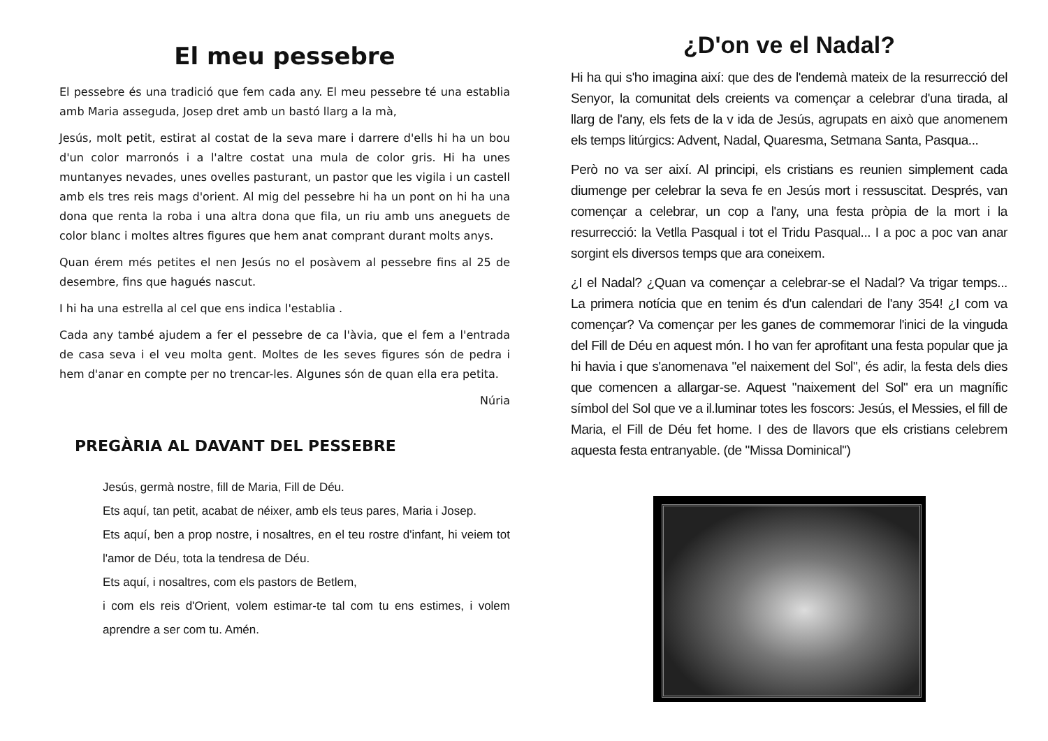El meu pessebre
El pessebre és una tradició que fem cada any. El meu pessebre té una establia amb Maria asseguda, Josep dret amb un bastó llarg a la mà,
Jesús, molt petit, estirat al costat de la seva mare i darrere d'ells hi ha un bou d'un color marronós i a l'altre costat una mula de color gris. Hi ha unes muntanyes nevades, unes ovelles pasturant, un pastor que les vigila i un castell amb els tres reis mags d'orient. Al mig del pessebre hi ha un pont on hi ha una dona que renta la roba i una altra dona que fila, un riu amb uns aneguets de color blanc i moltes altres figures que hem anat comprant durant molts anys.
Quan érem més petites el nen Jesús no el posàvem al pessebre fins al 25 de desembre, fins que hagués nascut.
I hi ha una estrella al cel que ens indica l'establia .
Cada any també ajudem a fer el pessebre de ca l'àvia, que el fem a l'entrada de casa seva i el veu molta gent. Moltes de les seves figures són de pedra i hem d'anar en compte per no trencar-les. Algunes són de quan ella era petita.
Núria
PREGÀRIA AL DAVANT DEL PESSEBRE
Jesús, germà nostre, fill de Maria, Fill de Déu.
Ets aquí, tan petit, acabat de néixer, amb els teus pares, Maria i Josep.
Ets aquí, ben a prop nostre, i nosaltres, en el teu rostre d'infant, hi veiem tot l'amor de Déu, tota la tendresa de Déu.
Ets aquí, i nosaltres, com els pastors de Betlem,
i com els reis d'Orient, volem estimar-te tal com tu ens estimes, i volem aprendre a ser com tu. Amén.
¿D'on ve el Nadal?
Hi ha qui s'ho imagina així: que des de l'endemà mateix de la resurrecció del Senyor, la comunitat dels creients va començar a celebrar d'una tirada, al llarg de l'any, els fets de la v ida de Jesús, agrupats en això que anomenem els temps litúrgics: Advent, Nadal, Quaresma, Setmana Santa, Pasqua...
Però no va ser així. Al principi, els cristians es reunien simplement cada diumenge per celebrar la seva fe en Jesús mort i ressuscitat. Després, van començar a celebrar, un cop a l'any, una festa pròpia de la mort i la resurrecció: la Vetlla Pasqual i tot el Tridu Pasqual... I a poc a poc van anar sorgint els diversos temps que ara coneixem.
¿I el Nadal? ¿Quan va començar a celebrar-se el Nadal? Va trigar temps... La primera notícia que en tenim és d'un calendari de l'any 354! ¿I com va començar? Va començar per les ganes de commemorar l'inici de la vinguda del Fill de Déu en aquest món. I ho van fer aprofitant una festa popular que ja hi havia i que s'anomenava "el naixement del Sol", és adir, la festa dels dies que comencen a allargar-se. Aquest "naixement del Sol" era un magnífic símbol del Sol que ve a il.luminar totes les foscors: Jesús, el Messies, el fill de Maria, el Fill de Déu fet home. I des de llavors que els cristians celebrem aquesta festa entranyable. (de "Missa Dominical")